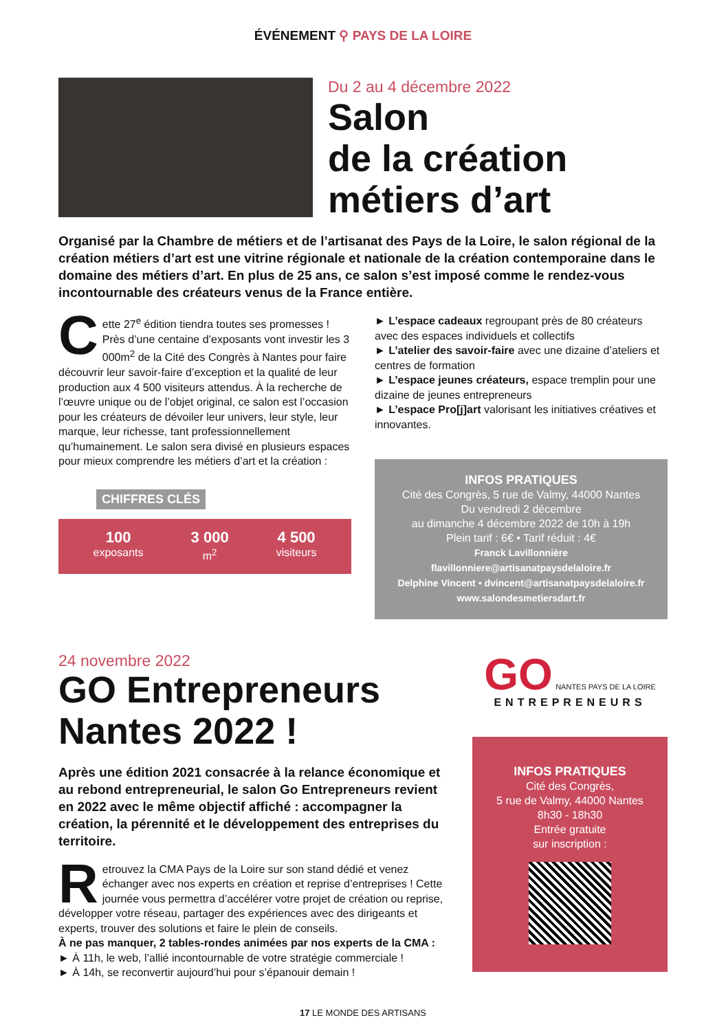ÉVÉNEMENT ⚲ PAYS DE LA LOIRE
Du 2 au 4 décembre 2022
Salon
de la création
métiers d’art
Organisé par la Chambre de métiers et de l’artisanat des Pays de la Loire, le salon régional de la création métiers d’art est une vitrine régionale et nationale de la création contemporaine dans le domaine des métiers d’art. En plus de 25 ans, ce salon s’est imposé comme le rendez-vous incontournable des créateurs venus de la France entière.
Cette 27<sup>e</sup> édition tiendra toutes ses promesses ! Près d’une centaine d’exposants vont investir les 3 000m<sup>2</sup> de la Cité des Congrès à Nantes pour faire découvrir leur savoir-faire d’exception et la qualité de leur production aux 4 500 visiteurs attendus. À la recherche de l’œuvre unique ou de l’objet original, ce salon est l’occasion pour les créateurs de dévoiler leur univers, leur style, leur marque, leur richesse, tant professionnellement qu’humainement. Le salon sera divisé en plusieurs espaces pour mieux comprendre les métiers d’art et la création :
CHIFFRES CLÉS
100
exposants
3 000
m<sup>2</sup>
4 500
visiteurs
► L’espace cadeaux regroupant près de 80 créateurs avec des espaces individuels et collectifs
► L’atelier des savoir-faire avec une dizaine d’ateliers et centres de formation
► L’espace jeunes créateurs, espace tremplin pour une dizaine de jeunes entrepreneurs
► L’espace Pro[j]art valorisant les initiatives créatives et innovantes.
INFOS PRATIQUES
Cité des Congrès, 5 rue de Valmy, 44000 Nantes
Du vendredi 2 décembre
au dimanche 4 décembre 2022 de 10h à 19h
Plein tarif : 6€ • Tarif réduit : 4€
Franck Lavillonnière
flavillonniere@artisanatpaysdelaloire.fr
Delphine Vincent • dvincent@artisanatpaysdelaloire.fr
www.salondesmetiersdart.fr
24 novembre 2022
GO Entrepreneurs
Nantes 2022 !
Après une édition 2021 consacrée à la relance économique et au rebond entrepreneurial, le salon Go Entrepreneurs revient en 2022 avec le même objectif affiché : accompagner la création, la pérennité et le développement des entreprises du territoire.
Retrouvez la CMA Pays de la Loire sur son stand dédié et venez échanger avec nos experts en création et reprise d’entreprises ! Cette journée vous permettra d’accélérer votre projet de création ou reprise, développer votre réseau, partager des expériences avec des dirigeants et experts, trouver des solutions et faire le plein de conseils.
À ne pas manquer, 2 tables-rondes animées par nos experts de la CMA :
► À 11h, le web, l’allié incontournable de votre stratégie commerciale !
► À 14h, se reconvertir aujourd’hui pour s’épanouir demain !
GO NANTES PAYS DE LA LOIRE
ENTREPRENEURS
INFOS PRATIQUES
Cité des Congrès,
5 rue de Valmy, 44000 Nantes
8h30 - 18h30
Entrée gratuite
sur inscription :
17 LE MONDE DES ARTISANS